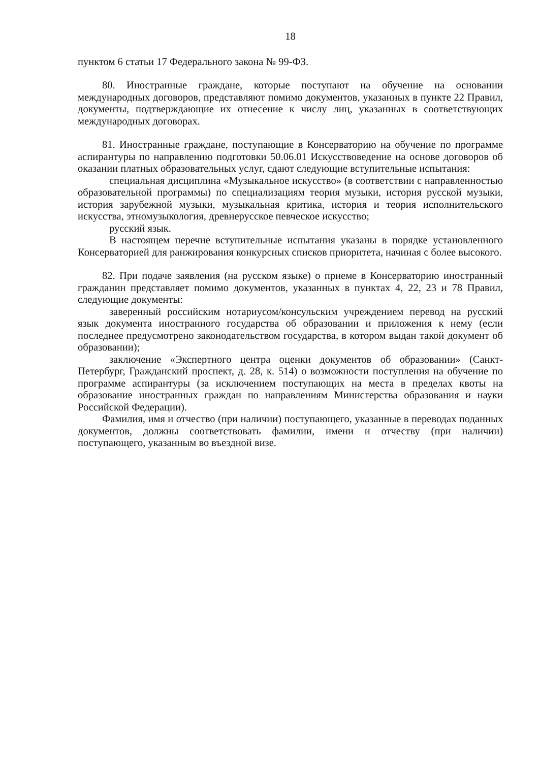18
пунктом 6 статьи 17 Федерального закона № 99-ФЗ.
80. Иностранные граждане, которые поступают на обучение на основании международных договоров, представляют помимо документов, указанных в пункте 22 Правил, документы, подтверждающие их отнесение к числу лиц, указанных в соответствующих международных договорах.
81. Иностранные граждане, поступающие в Консерваторию на обучение по программе аспирантуры по направлению подготовки 50.06.01 Искусствоведение на основе договоров об оказании платных образовательных услуг, сдают следующие вступительные испытания:
специальная дисциплина «Музыкальное искусство» (в соответствии с направленностью образовательной программы) по специализациям теория музыки, история русской музыки, история зарубежной музыки, музыкальная критика, история и теория исполнительского искусства, этномузыкология, древнерусское певческое искусство;
русский язык.
В настоящем перечне вступительные испытания указаны в порядке установленного Консерваторией для ранжирования конкурсных списков приоритета, начиная с более высокого.
82. При подаче заявления (на русском языке) о приеме в Консерваторию иностранный гражданин представляет помимо документов, указанных в пунктах 4, 22, 23 и 78 Правил, следующие документы:
заверенный российским нотариусом/консульским учреждением перевод на русский язык документа иностранного государства об образовании и приложения к нему (если последнее предусмотрено законодательством государства, в котором выдан такой документ об образовании);
заключение «Экспертного центра оценки документов об образовании» (Санкт-Петербург, Гражданский проспект, д. 28, к. 514) о возможности поступления на обучение по программе аспирантуры (за исключением поступающих на места в пределах квоты на образование иностранных граждан по направлениям Министерства образования и науки Российской Федерации).
Фамилия, имя и отчество (при наличии) поступающего, указанные в переводах поданных документов, должны соответствовать фамилии, имени и отчеству (при наличии) поступающего, указанным во въездной визе.